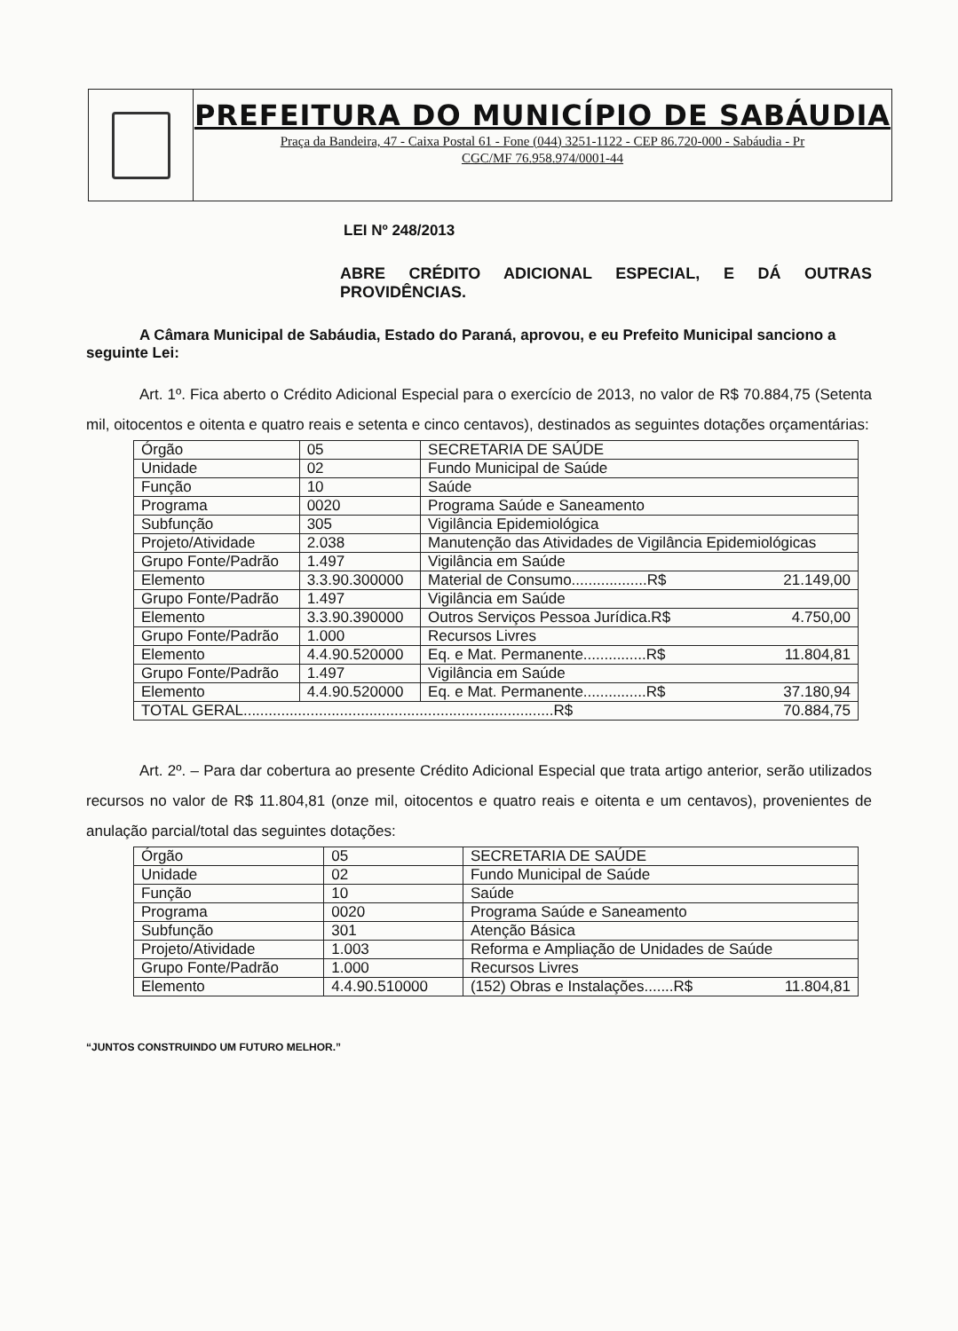PREFEITURA DO MUNICÍPIO DE SABÁUDIA
Praça da Bandeira, 47 - Caixa Postal 61 - Fone (044) 3251-1122 - CEP 86.720-000 - Sabáudia - Pr
CGC/MF 76.958.974/0001-44
LEI Nº 248/2013
ABRE CRÉDITO ADICIONAL ESPECIAL, E DÁ OUTRAS PROVIDÊNCIAS.
A Câmara Municipal de Sabáudia, Estado do Paraná, aprovou, e eu Prefeito Municipal sanciono a seguinte Lei:
Art. 1º. Fica aberto o Crédito Adicional Especial para o exercício de 2013, no valor de R$ 70.884,75 (Setenta mil, oitocentos e oitenta e quatro reais e setenta e cinco centavos), destinados as seguintes dotações orçamentárias:
| Órgão | 05 | SECRETARIA DE SAÚDE |
| Unidade | 02 | Fundo Municipal de Saúde |
| Função | 10 | Saúde |
| Programa | 0020 | Programa Saúde e Saneamento |
| Subfunção | 305 | Vigilância Epidemiológica |
| Projeto/Atividade | 2.038 | Manutenção das Atividades de Vigilância Epidemiológicas |
| Grupo Fonte/Padrão | 1.497 | Vigilância em Saúde |
| Elemento | 3.3.90.300000 | Material de Consumo..................R$ 21.149,00 |
| Grupo Fonte/Padrão | 1.497 | Vigilância em Saúde |
| Elemento | 3.3.90.390000 | Outros Serviços Pessoa Jurídica.R$ 4.750,00 |
| Grupo Fonte/Padrão | 1.000 | Recursos Livres |
| Elemento | 4.4.90.520000 | Eq. e Mat. Permanente...............R$ 11.804,81 |
| Grupo Fonte/Padrão | 1.497 | Vigilância em Saúde |
| Elemento | 4.4.90.520000 | Eq. e Mat. Permanente...............R$ 37.180,94 |
| TOTAL GERAL..........................................................................R$ 70.884,75 | | |
Art. 2º. – Para dar cobertura ao presente Crédito Adicional Especial que trata artigo anterior, serão utilizados recursos no valor de R$ 11.804,81 (onze mil, oitocentos e quatro reais e oitenta e um centavos), provenientes de anulação parcial/total das seguintes dotações:
| Órgão | 05 | SECRETARIA DE SAÚDE |
| Unidade | 02 | Fundo Municipal de Saúde |
| Função | 10 | Saúde |
| Programa | 0020 | Programa Saúde e Saneamento |
| Subfunção | 301 | Atenção Básica |
| Projeto/Atividade | 1.003 | Reforma e Ampliação de Unidades de Saúde |
| Grupo Fonte/Padrão | 1.000 | Recursos Livres |
| Elemento | 4.4.90.510000 | (152) Obras e Instalações.......R$ 11.804,81 |
“JUNTOS CONSTRUINDO UM FUTURO MELHOR.”